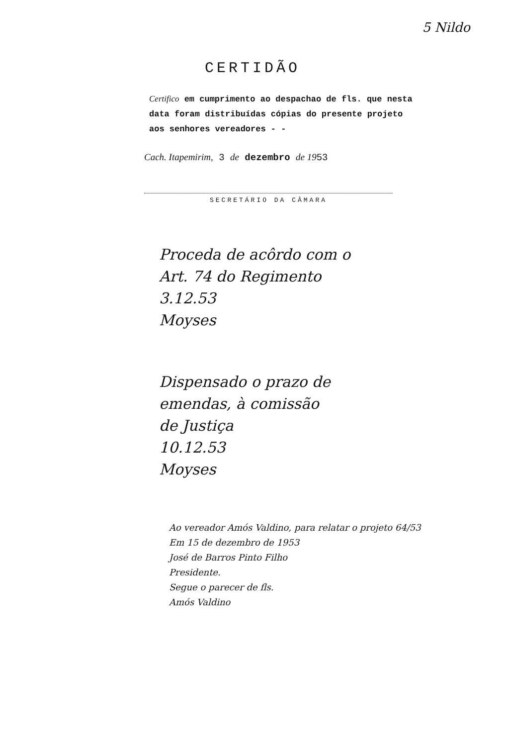5 Nildo
CERTIDÃO
Certifico em cumprimento ao despachao de fls. que nesta data foram distribuídas cópias do presente projeto aos senhores vereadores - -
Cach. Itapemirim, 3 de dezembro de 1953
SECRETÁRIO DA CÂMARA
Proceda de acôrdo com o
Art. 74 do Regimento
3.12.53
Moyses
Dispensado o prazo de
emendas, à comissão
de Justiça
10.12.53
Moyses
Ao vereador Amós Valdino, para relatar o projeto 64/53
Em 15 de dezembro de 1953
José de Barros Pinto Filho
Presidente.
Segue o parecer de fls.
Amós Valdino